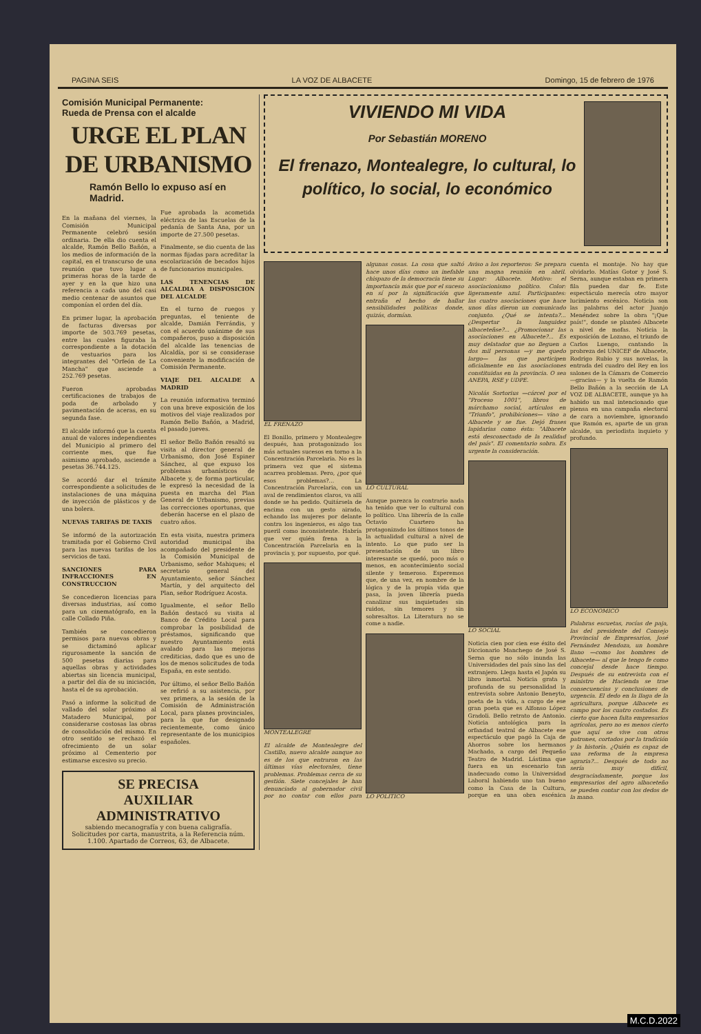PAGINA SEIS LA VOZ DE ALBACETE Domingo, 15 de febrero de 1976
Comisión Municipal Permanente:
Rueda de Prensa con el alcalde
URGE EL PLAN DE URBANISMO
Ramón Bello lo expuso así en Madrid.
En la mañana del viernes, la Comisión Municipal Permanente celebró sesión ordinaria. De ella dio cuenta el alcalde, Ramón Bello Bañón, a los medios de información de la capital, en el transcurso de una reunión que tuvo lugar a primeras horas de la tarde de ayer y en la que hizo una referencia a cada uno del casi medio centenar de asuntos que componían el orden del día.
En primer lugar, la aprobación de facturas diversas por importe de 503.769 pesetas, entre las cuales figuraba la correspondiente a la dotación de vestuarios para los integrantes del "Orfeón de La Mancha" que asciende a 252.769 pesetas.
Fueron aprobadas certificaciones de trabajos de poda de arbolado y pavimentación de aceras, en su segunda fase.
El alcalde informó que la cuenta anual de valores independientes del Municipio al primero del corriente mes, que fue asimismo aprobado, asciende a pesetas 36.744.125.
Se acordó dar el trámite correspondiente a solicitudes de instalaciones de una máquina de inyección de plásticos y de una bolera.
NUEVAS TARIFAS DE TAXIS
Se informó de la autorización tramitada por el Gobierno Civil para las nuevas tarifas de los servicios de taxi.
SANCIONES PARA INFRACCIONES EN CONSTRUCCION
Se concedieron licencias para diversas industrias, así como para un cinematógrafo, en la calle Collado Piña.
También se concedieron permisos para nuevas obras y se dictaminó aplicar rigurosamente la sanción de 500 pesetas diarias para aquellas obras y actividades abiertas sin licencia municipal, a partir del día de su iniciación, hasta el de su aprobación.
Pasó a informe la solicitud de vallado del solar próximo al Matadero Municipal, por considerarse costosas las obras de consolidación del mismo. En otro sentido se rechazó el ofrecimiento de un solar próximo al Cementerio por estimarse excesivo su precio.
Fue aprobada la acometida eléctrica de las Escuelas de la pedanía de Santa Ana, por un importe de 27.500 pesetas.
Finalmente, se dio cuenta de las normas fijadas para acreditar la escolarización de becados hijos de funcionarios municipales.
LAS TENENCIAS DE ALCALDIA A DISPOSICION DEL ALCALDE
En el turno de ruegos y preguntas, el teniente de alcalde, Damián Ferrándis, y con el acuerdo unánime de sus compañeros, puso a disposición del alcalde las tenencias de Alcaldía, por si se considerase conveniente la modificación de Comisión Permanente.
VIAJE DEL ALCALDE A MADRID
La reunión informativa terminó con una breve exposición de los motivos del viaje realizados por Ramón Bello Bañón, a Madrid, el pasado jueves.
El señor Bello Bañón resaltó su visita al director general de Urbanismo, don José Espiner Sánchez, al que expuso los problemas urbanísticos de Albacete y, de forma particular, le expresó la necesidad de la puesta en marcha del Plan General de Urbanismo, previas las correcciones oportunas, que deberán hacerse en el plazo de cuatro años.
En esta visita, nuestra primera autoridad municipal iba acompañado del presidente de la Comisión Municipal de Urbanismo, señor Mahiques; el secretario general del Ayuntamiento, señor Sánchez Martín, y del arquitecto del Plan, señor Rodríguez Acosta.
Igualmente, el señor Bello Bañón destacó su visita al Banco de Crédito Local para comprobar la posibilidad de préstamos, significando que nuestro Ayuntamiento está avalado para las mejoras crediticias, dado que es uno de los de menos solicitudes de toda España, en este sentido.
Por último, el señor Bello Bañón se refirió a su asistencia, por vez primera, a la sesión de la Comisión de Administración Local, para planes provinciales, para la que fue designado recientemente, como único representante de los municipios españoles.
SE PRECISA
AUXILIAR ADMINISTRATIVO
sabiendo mecanografía y con buena caligrafía. Solicitudes por carta, manustrita, a la Referencia núm. 1.100. Apartado de Correos, 63, de Albacete.
VIVIENDO MI VIDA
Por Sebastián MORENO
El frenazo, Montealegre, lo cultural, lo político, lo social, lo económico
EL FRENAZO
El Bonillo, primero y Montealegre después, han protagonizado los más actuales sucesos en torno a la Concentración Parcelaria. No es la primera vez que el sistema acarrea problemas. Pero, ¿por qué esos problemas?... La Concentración Parcelaria, con un aval de rendimientos claros, va allí donde se ha pedido. Quitársela de encima con un gesto airado, echando las mujeres por delante contra los ingenieros, es algo tan pueril como inconsistente. Habría que ver quién frena a la Concentración Parcelaria en la provincia y, por supuesto, por qué.
MONTEALEGRE
El alcalde de Montealegre del Castillo, nuevo alcalde aunque no es de los que entraron en las últimas vías electorales, tiene problemas. Problemas cerca de su gestión. Siete concejales le han denunciado al gobernador civil por no contar con ellos para algunas cosas. La cosa que saltó hace unos días como un inefable chispazo de la democracia tiene su importancia más que por el suceso en sí por la significación que entraña el hecho de hallar sensibilidades políticas donde, quizás, dormían.
LO CULTURAL
Aunque parezca lo contrario nada ha tenido que ver lo cultural con lo político. Una librería de la calle Octavio Cuartero ha protagonizado los últimos tonos de la actualidad cultural a nivel de intento. Lo que pudo ser la presentación de un libro interesante se quedó, poco más o menos, en acontecimiento social silente y temeroso. Esperemos que, de una vez, en nombre de la lógica y de la propia vida que pasa, la joven librería pueda canalizar sus inquietudes sin ruidos, sin temores y sin sobresaltos. La Literatura no se come a nadie.
LO POLITICO
Aviso a los reporteros: Se prepara una magna reunión en abril. Lugar: Albacete. Motivo: el asociacionismo político. Color: ligeramente azul. Participantes: las cuatro asociaciones que hace unos días dieron un comunicado conjunto. ¿Qué se intenta?... ¿Despertar la languidez albaceteñse?... ¿Promocionar las asociaciones en Albacete?... Es muy delatador que no lleguen a dos mil personas —y me quedo largo— las que participen oficialmente en las asociaciones constituidas en la provincia. O sea ANEPA, RSE y UDPE.
Nicolás Sortorius —cárcel por el "Proceso 1001", libros de márchamo social, artículos en "Triunfo", prohibiciones— vino a Albacete y se fue. Dejó frases lapidarias como ésta: "Albacete está desconectado de la realidad del país". El comentario sobra. Es urgente la consideración.
LO SOCIAL
Noticia cien por cien ese éxito del Diccionario Manchego de José S. Serna que no sólo inunda las Universidades del país sino las del extranjero. Llega hasta el Japón su libro inmortal. Noticia grata y profunda de su personalidad la entrevista sobre Antonio Beneyto, poeta de la vida, a cargo de ese gran poeta que es Alfonso López Gradoli. Bello retrato de Antonio. Noticia antológica para la orfandad teatral de Albacete ese espectáculo que pagó la Caja de Ahorros sobre los hermanos Machado, a cargo del Pequeño Teatro de Madrid. Lástima que fuera en un escenario tan inadecuado como la Universidad Laboral habiendo uno tan bueno como la Casa de la Cultura, porque en una obra escénica cuenta el montaje. No hay que olvidarlo. Matías Gotor y José S. Serna, aunque estaban en primera fila pueden dar fe. Este espectáculo merecía otro mayor lucimiento escénico. Noticia son las palabras del actor Juanjo Menéndez sobre la obra "¡Que país!", donde se planteó Albacete a nivel de mofas. Noticia la exposición de Lozano, el triunfo de Carlos Luengo, cantando la probreza del UNICEF de Albacete, Rodrigo Rubio y sus novelas, la entrada del cuadro del Rey en los salones de la Cámara de Comercio —gracias— y la vuelta de Ramón Bello Bañón a la sección de LA VOZ DE ALBACETE, aunque ya ha habido un mal intencionado que piensa en una campaña electoral de cara a noviembre, ignorando que Ramón es, aparte de un gran alcalde, un periodista inquieto y profundo.
LO ECONOMICO
Palabras escuetas, rocías de paja, las del presidente del Consejo Provincial de Empresarios, José Fernández Mendoza, un hombre llano —como los hombres de Albacete— al que le tengo fe como concejal desde hace tiempo. Después de su entrevista con el ministro de Hacienda se trae consecuencias y conclusiones de urgencia. El dedo en la llaga de la agricultura, porque Albacete es campo por los cuatro costados. Es cierto que hacen falta empresarios agrícolas, pero no es menos cierto que aquí se vive con otros patrones, cortados por la tradición y la historia. ¿Quién es capaz de una reforma de la empresa agraria?... Después de todo no sería muy difícil, desgraciadamente, porque los empresarios del agro albaceteño se pueden contar con los dedos de la mano.
M.C.D.2022